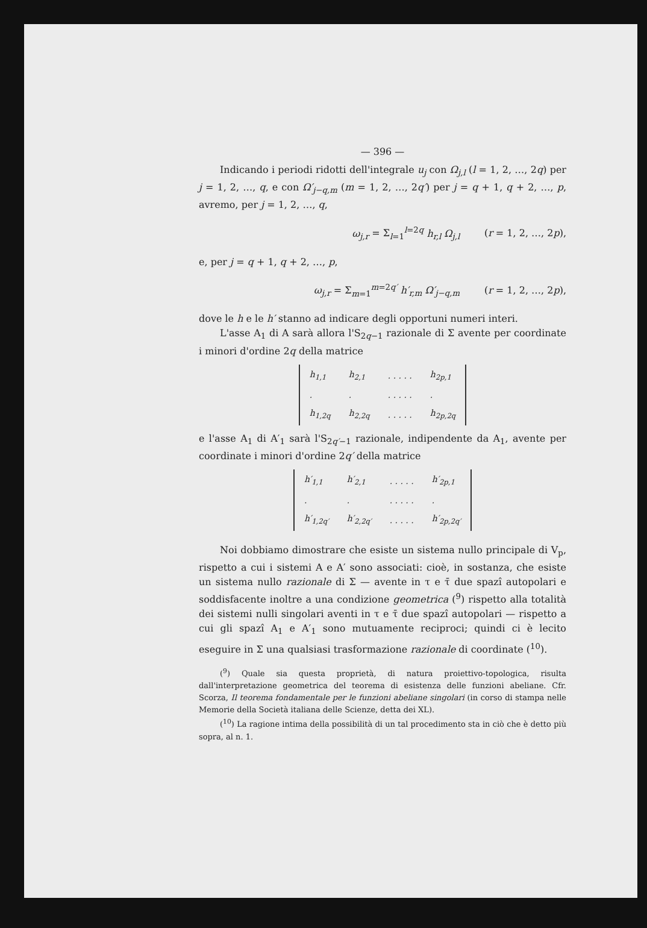— 396 —
Indicando i periodi ridotti dell'integrale u<sub>j</sub> con Ω<sub>j,l</sub> (l = 1, 2, …, 2q) per j = 1, 2, …, q, e con Ω′<sub>j−q,m</sub> (m = 1, 2, …, 2q′) per j = q + 1, q + 2, …, p, avremo, per j = 1, 2, …, q,
ω<sub>j,r</sub> = Σ<sub>l=1</sub><sup>l=2q</sup> h<sub>r,l</sub> Ω<sub>j,l</sub> (r = 1, 2, …, 2p),
e, per j = q + 1, q + 2, …, p,
ω<sub>j,r</sub> = Σ<sub>m=1</sub><sup>m=2q′</sup> h′<sub>r,m</sub> Ω′<sub>j−q,m</sub> (r = 1, 2, …, 2p),
dove le h e le h′ stanno ad indicare degli opportuni numeri interi.
L'asse A<sub>1</sub> di A sarà allora l'S<sub>2q−1</sub> razionale di Σ avente per coordinate i minori d'ordine 2q della matrice
| h<sub>1,1</sub> | h<sub>2,1</sub> | . . . . . | h<sub>2p,1</sub> |
| . | . | . . . . . | . |
| h<sub>1,2q</sub> | h<sub>2,2q</sub> | . . . . . | h<sub>2p,2q</sub> |
e l'asse A<sub>1</sub> di A′<sub>1</sub> sarà l'S<sub>2q′−1</sub> razionale, indipendente da A<sub>1</sub>, avente per coordinate i minori d'ordine 2q′ della matrice
| h′<sub>1,1</sub> | h′<sub>2,1</sub> | . . . . . | h′<sub>2p,1</sub> |
| . | . | . . . . . | . |
| h′<sub>1,2q′</sub> | h′<sub>2,2q′</sub> | . . . . . | h′<sub>2p,2q′</sub> |
Noi dobbiamo dimostrare che esiste un sistema nullo principale di V<sub>p</sub>, rispetto a cui i sistemi A e A′ sono associati: cioè, in sostanza, che esiste un sistema nullo razionale di Σ — avente in τ e τ̄ due spazî autopolari e soddisfacente inoltre a una condizione geometrica (<sup>9</sup>) rispetto alla totalità dei sistemi nulli singolari aventi in τ e τ̄ due spazî autopolari — rispetto a cui gli spazî A<sub>1</sub> e A′<sub>1</sub> sono mutuamente reciproci; quindi ci è lecito eseguire in Σ una qualsiasi trasformazione razionale di coordinate (<sup>10</sup>).
(<sup>9</sup>) Quale sia questa proprietà, di natura proiettivo-topologica, risulta dall'interpretazione geometrica del teorema di esistenza delle funzioni abeliane. Cfr. Scorza, Il teorema fondamentale per le funzioni abeliane singolari (in corso di stampa nelle Memorie della Società italiana delle Scienze, detta dei XL).
(<sup>10</sup>) La ragione intima della possibilità di un tal procedimento sta in ciò che è detto più sopra, al n. 1.